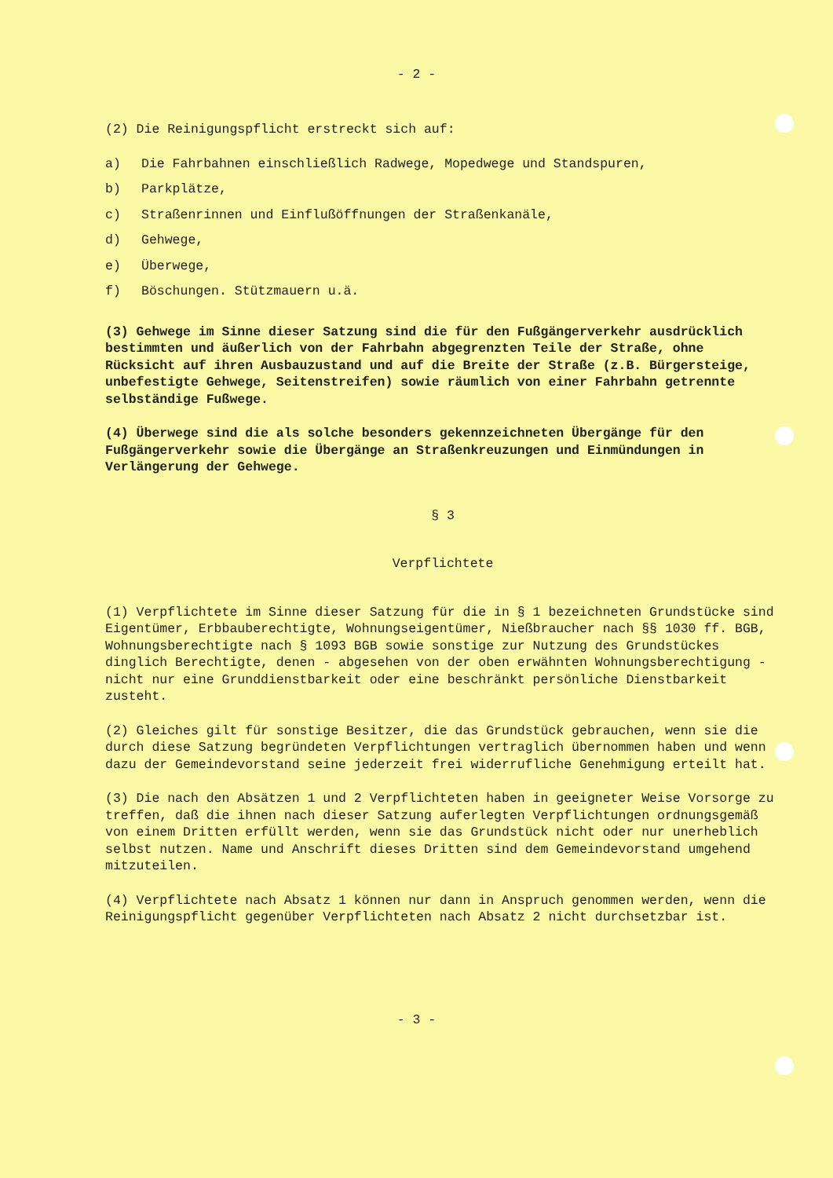- 2 -
(2) Die Reinigungspflicht erstreckt sich auf:
a) Die Fahrbahnen einschließlich Radwege, Mopedwege und Standspuren,
b) Parkplätze,
c) Straßenrinnen und Einflußöffnungen der Straßenkanäle,
d) Gehwege,
e) Überwege,
f) Böschungen. Stützmauern u.ä.
(3) Gehwege im Sinne dieser Satzung sind die für den Fußgängerverkehr ausdrücklich bestimmten und äußerlich von der Fahrbahn abgegrenzten Teile der Straße, ohne Rücksicht auf ihren Ausbauzustand und auf die Breite der Straße (z.B. Bürgersteige, unbefestigte Gehwege, Seitenstreifen) sowie räumlich von einer Fahrbahn getrennte selbständige Fußwege.
(4) Überwege sind die als solche besonders gekennzeichneten Übergänge für den Fußgängerverkehr sowie die Übergänge an Straßenkreuzungen und Einmündungen in Verlängerung der Gehwege.
§ 3
Verpflichtete
(1) Verpflichtete im Sinne dieser Satzung für die in § 1 bezeichneten Grundstücke sind Eigentümer, Erbbauberechtigte, Wohnungseigentümer, Nießbraucher nach §§ 1030 ff. BGB, Wohnungsberechtigte nach § 1093 BGB sowie sonstige zur Nutzung des Grundstückes dinglich Berechtigte, denen - abgesehen von der oben erwähnten Wohnungsberechtigung - nicht nur eine Grunddienstbarkeit oder eine beschränkt persönliche Dienstbarkeit zusteht.
(2) Gleiches gilt für sonstige Besitzer, die das Grundstück gebrauchen, wenn sie die durch diese Satzung begründeten Verpflichtungen vertraglich übernommen haben und wenn dazu der Gemeindevorstand seine jederzeit frei widerrufliche Genehmigung erteilt hat.
(3) Die nach den Absätzen 1 und 2 Verpflichteten haben in geeigneter Weise Vorsorge zu treffen, daß die ihnen nach dieser Satzung auferlegten Verpflichtungen ordnungsgemäß von einem Dritten erfüllt werden, wenn sie das Grundstück nicht oder nur unerheblich selbst nutzen. Name und Anschrift dieses Dritten sind dem Gemeindevorstand umgehend mitzuteilen.
(4) Verpflichtete nach Absatz 1 können nur dann in Anspruch genommen werden, wenn die Reinigungspflicht gegenüber Verpflichteten nach Absatz 2 nicht durchsetzbar ist.
- 3 -